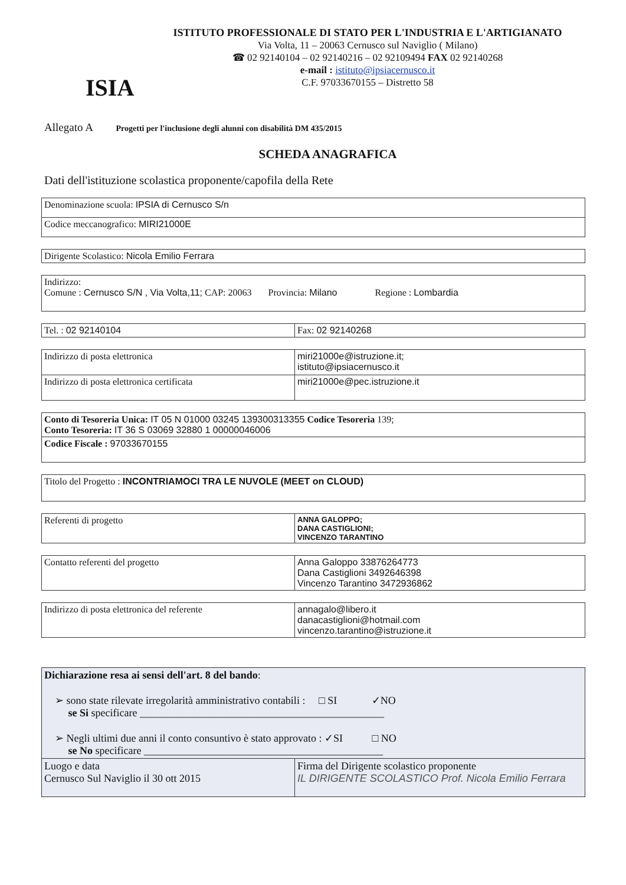ISIA
ISTITUTO PROFESSIONALE DI STATO PER L'INDUSTRIA E L'ARTIGIANATO
Via Volta, 11 – 20063 Cernusco sul Naviglio ( Milano)
☎ 02 92140104 – 02 92140216 – 02 92109494 FAX 02 92140268
e-mail : istituto@ipsiacernusco.it
C.F. 97033670155 – Distretto 58
Allegato A Progetti per l'inclusione degli alunni con disabilità DM 435/2015
SCHEDA ANAGRAFICA
Dati dell'istituzione scolastica proponente/capofila della Rete
| Denominazione scuola: IPSIA di Cernusco S/n |
| Codice meccanografico: MIRI21000E |
| Dirigente Scolastico: Nicola Emilio Ferrara |
| Indirizzo: Comune : Cernusco S/N , Via Volta,11; CAP: 20063 Provincia: Milano Regione : Lombardia |
| Tel. : 02 92140104 | Fax: 02 92140268 |
| Indirizzo di posta elettronica | miri21000e@istruzione.it; istituto@ipsiacernusco.it |
| Indirizzo di posta elettronica certificata | miri21000e@pec.istruzione.it |
| Conto di Tesoreria Unica: IT 05 N 01000 03245 139300313355 Codice Tesoreria 139; Conto Tesoreria: IT 36 S 03069 32880 1 00000046006 |
| Codice Fiscale : 97033670155 |
| Titolo del Progetto : INCONTRIAMOCI TRA LE NUVOLE (MEET on CLOUD) |
| Referenti di progetto | ANNA GALOPPO; DANA CASTIGLIONI; VINCENZO TARANTINO |
| Contatto referenti del progetto | Anna Galoppo 33876264773 Dana Castiglioni 3492646398 Vincenzo Tarantino 3472936862 |
| Indirizzo di posta elettronica del referente | annagalo@libero.it danacastiglioni@hotmail.com vincenzo.tarantino@istruzione.it |
| Dichiarazione resa ai sensi dell'art. 8 del bando : ➢ sono state rilevate irregolarità amministrativo contabili : □ SI ✓NO se Si specificare ______________________________________________ ➢ Negli ultimi due anni il conto consuntivo è stato approvato : ✓SI □ NO se No specificare _____________________________________________ | |
| Luogo e data Cernusco Sul Naviglio il 30 ott 2015 | Firma del Dirigente scolastico proponente IL DIRIGENTE SCOLASTICO Prof. Nicola Emilio Ferrara |